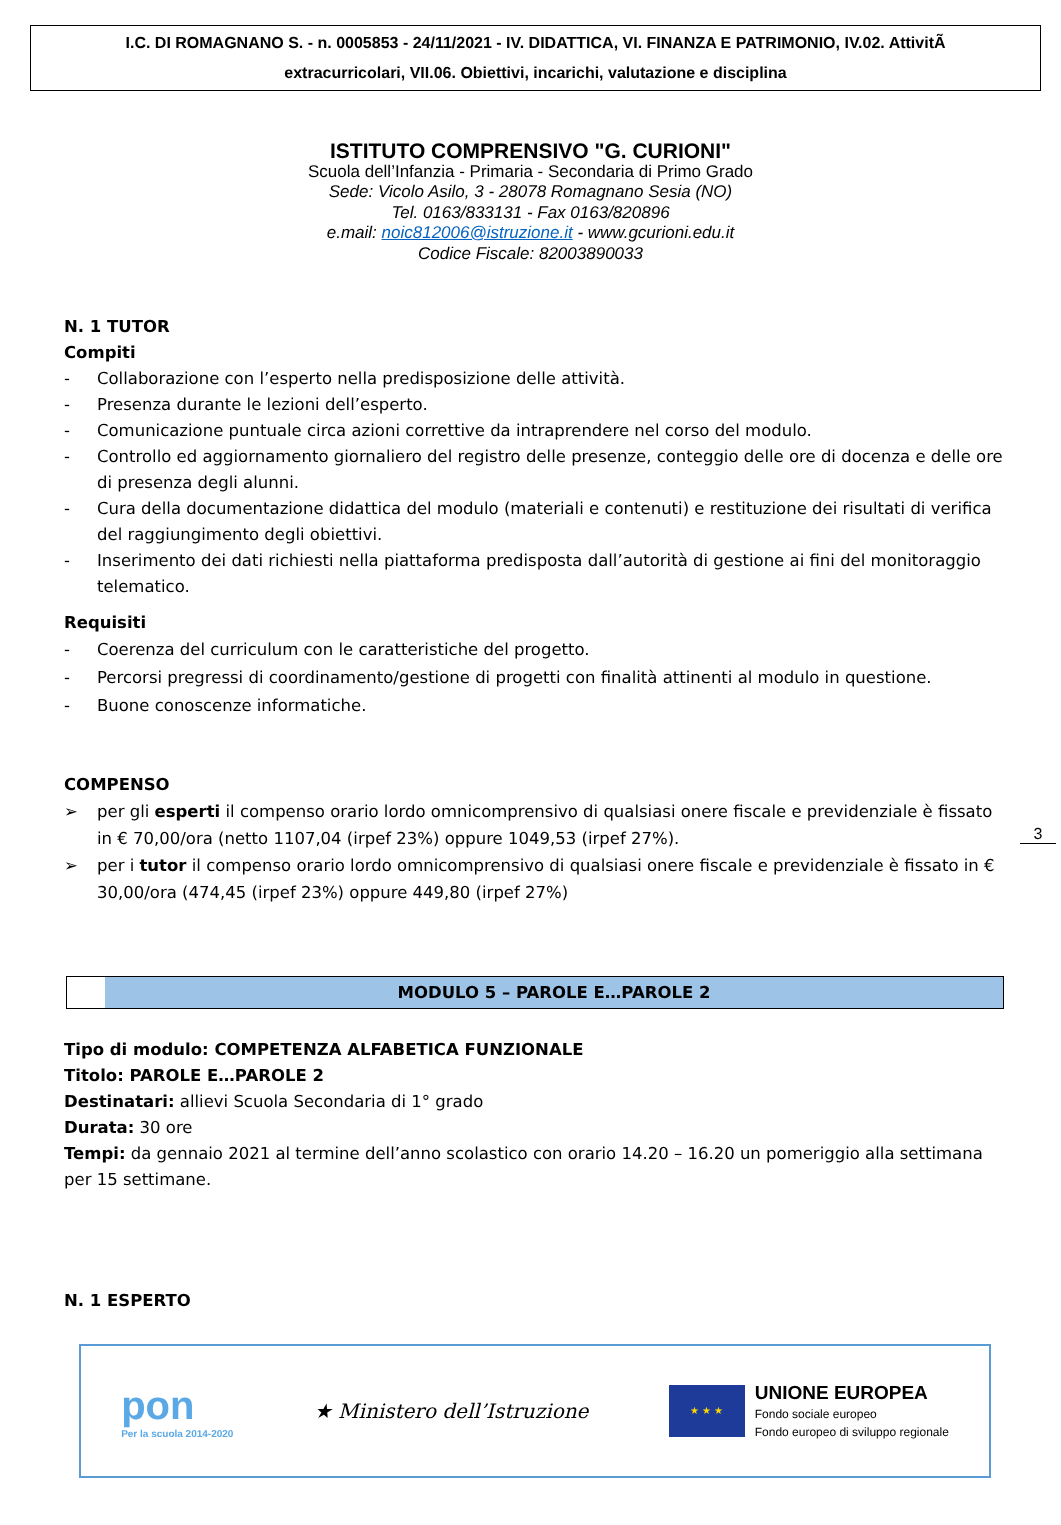I.C. DI ROMAGNANO S. - n. 0005853 - 24/11/2021 - IV. DIDATTICA, VI. FINANZA E PATRIMONIO, IV.02. AttivitÃ
extracurricolari, VII.06. Obiettivi, incarichi, valutazione e disciplina
ISTITUTO COMPRENSIVO "G. CURIONI"
Scuola dell’Infanzia - Primaria - Secondaria di Primo Grado
Sede: Vicolo Asilo, 3 - 28078 Romagnano Sesia (NO)
Tel. 0163/833131 - Fax 0163/820896
e.mail: noic812006@istruzione.it - www.gcurioni.edu.it
Codice Fiscale: 82003890033
N. 1 TUTOR
Compiti
- Collaborazione con l’esperto nella predisposizione delle attività.
- Presenza durante le lezioni dell’esperto.
- Comunicazione puntuale circa azioni correttive da intraprendere nel corso del modulo.
- Controllo ed aggiornamento giornaliero del registro delle presenze, conteggio delle ore di docenza e delle ore di presenza degli alunni.
- Cura della documentazione didattica del modulo (materiali e contenuti) e restituzione dei risultati di verifica del raggiungimento degli obiettivi.
- Inserimento dei dati richiesti nella piattaforma predisposta dall’autorità di gestione ai fini del monitoraggio telematico.
Requisiti
- Coerenza del curriculum con le caratteristiche del progetto.
- Percorsi pregressi di coordinamento/gestione di progetti con finalità attinenti al modulo in questione.
- Buone conoscenze informatiche.
COMPENSO
➢ per gli esperti il compenso orario lordo omnicomprensivo di qualsiasi onere fiscale e previdenziale è fissato in € 70,00/ora (netto 1107,04 (irpef 23%) oppure 1049,53 (irpef 27%).
➢ per i tutor il compenso orario lordo omnicomprensivo di qualsiasi onere fiscale e previdenziale è fissato in € 30,00/ora (474,45 (irpef 23%) oppure 449,80 (irpef 27%)
MODULO 5 – PAROLE E…PAROLE 2
Tipo di modulo: COMPETENZA ALFABETICA FUNZIONALE
Titolo: PAROLE E…PAROLE 2
Destinatari: allievi Scuola Secondaria di 1° grado
Durata: 30 ore
Tempi: da gennaio 2021 al termine dell’anno scolastico con orario 14.20 – 16.20 un pomeriggio alla settimana per 15 settimane.
N. 1 ESPERTO
3
pon
Per la scuola 2014-2020
★ Ministero dell’Istruzione
★ ★ ★
UNIONE EUROPEA
Fondo sociale europeo
Fondo europeo di sviluppo regionale